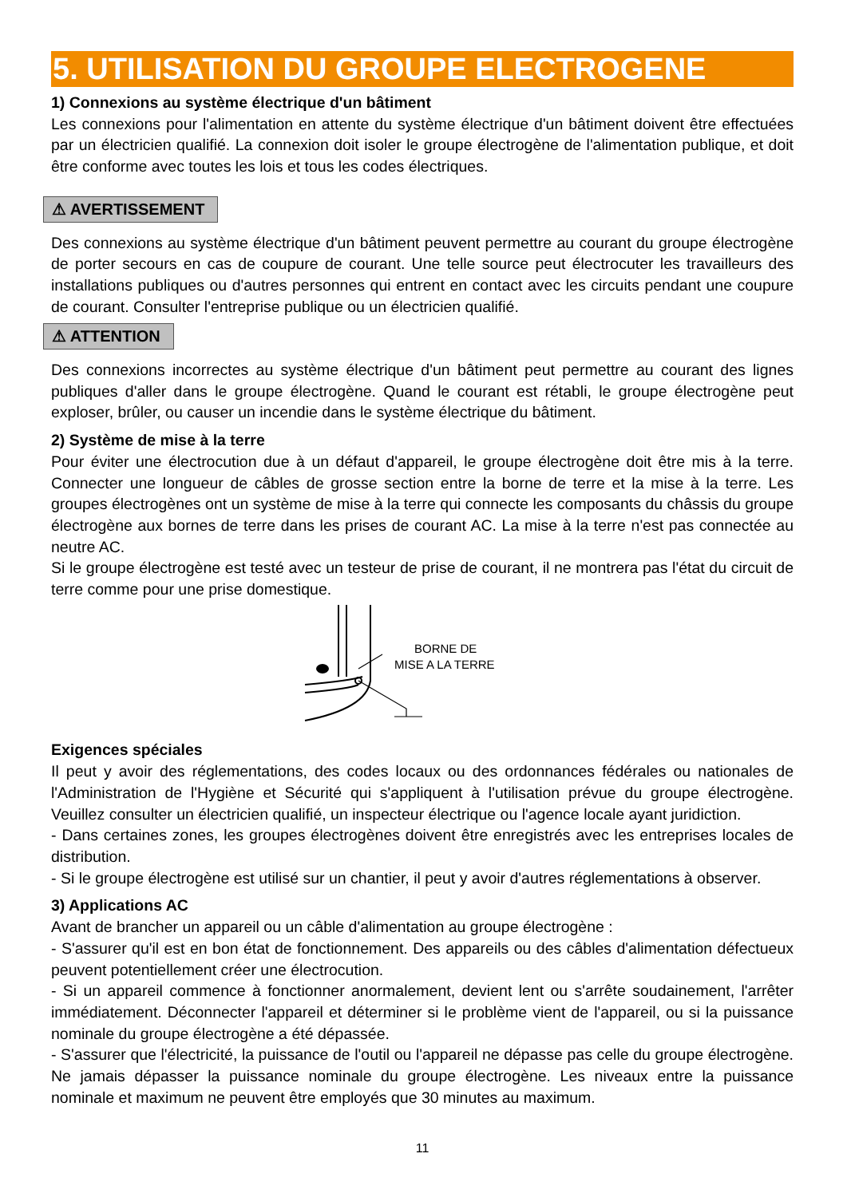5. UTILISATION DU GROUPE ELECTROGENE
1) Connexions au système électrique d'un bâtiment
Les connexions pour l'alimentation en attente du système électrique d'un bâtiment doivent être effectuées par un électricien qualifié. La connexion doit isoler le groupe électrogène de l'alimentation publique, et doit être conforme avec toutes les lois et tous les codes électriques.
⚠ AVERTISSEMENT
Des connexions au système électrique d'un bâtiment peuvent permettre au courant du groupe électrogène de porter secours en cas de coupure de courant. Une telle source peut électrocuter les travailleurs des installations publiques ou d'autres personnes qui entrent en contact avec les circuits pendant une coupure de courant. Consulter l'entreprise publique ou un électricien qualifié.
⚠ ATTENTION
Des connexions incorrectes au système électrique d'un bâtiment peut permettre au courant des lignes publiques d'aller dans le groupe électrogène. Quand le courant est rétabli, le groupe électrogène peut exploser, brûler, ou causer un incendie dans le système électrique du bâtiment.
2) Système de mise à la terre
Pour éviter une électrocution due à un défaut d'appareil, le groupe électrogène doit être mis à la terre. Connecter une longueur de câbles de grosse section entre la borne de terre et la mise à la terre. Les groupes électrogènes ont un système de mise à la terre qui connecte les composants du châssis du groupe électrogène aux bornes de terre dans les prises de courant AC. La mise à la terre n'est pas connectée au neutre AC.
Si le groupe électrogène est testé avec un testeur de prise de courant, il ne montrera pas l'état du circuit de terre comme pour une prise domestique.
BORNE DE
MISE A LA TERRE
Exigences spéciales
Il peut y avoir des réglementations, des codes locaux ou des ordonnances fédérales ou nationales de l'Administration de l'Hygiène et Sécurité qui s'appliquent à l'utilisation prévue du groupe électrogène. Veuillez consulter un électricien qualifié, un inspecteur électrique ou l'agence locale ayant juridiction.
- Dans certaines zones, les groupes électrogènes doivent être enregistrés avec les entreprises locales de distribution.
- Si le groupe électrogène est utilisé sur un chantier, il peut y avoir d'autres réglementations à observer.
3) Applications AC
Avant de brancher un appareil ou un câble d'alimentation au groupe électrogène :
- S'assurer qu'il est en bon état de fonctionnement. Des appareils ou des câbles d'alimentation défectueux peuvent potentiellement créer une électrocution.
- Si un appareil commence à fonctionner anormalement, devient lent ou s'arrête soudainement, l'arrêter immédiatement. Déconnecter l'appareil et déterminer si le problème vient de l'appareil, ou si la puissance nominale du groupe électrogène a été dépassée.
- S'assurer que l'électricité, la puissance de l'outil ou l'appareil ne dépasse pas celle du groupe électrogène. Ne jamais dépasser la puissance nominale du groupe électrogène. Les niveaux entre la puissance nominale et maximum ne peuvent être employés que 30 minutes au maximum.
11